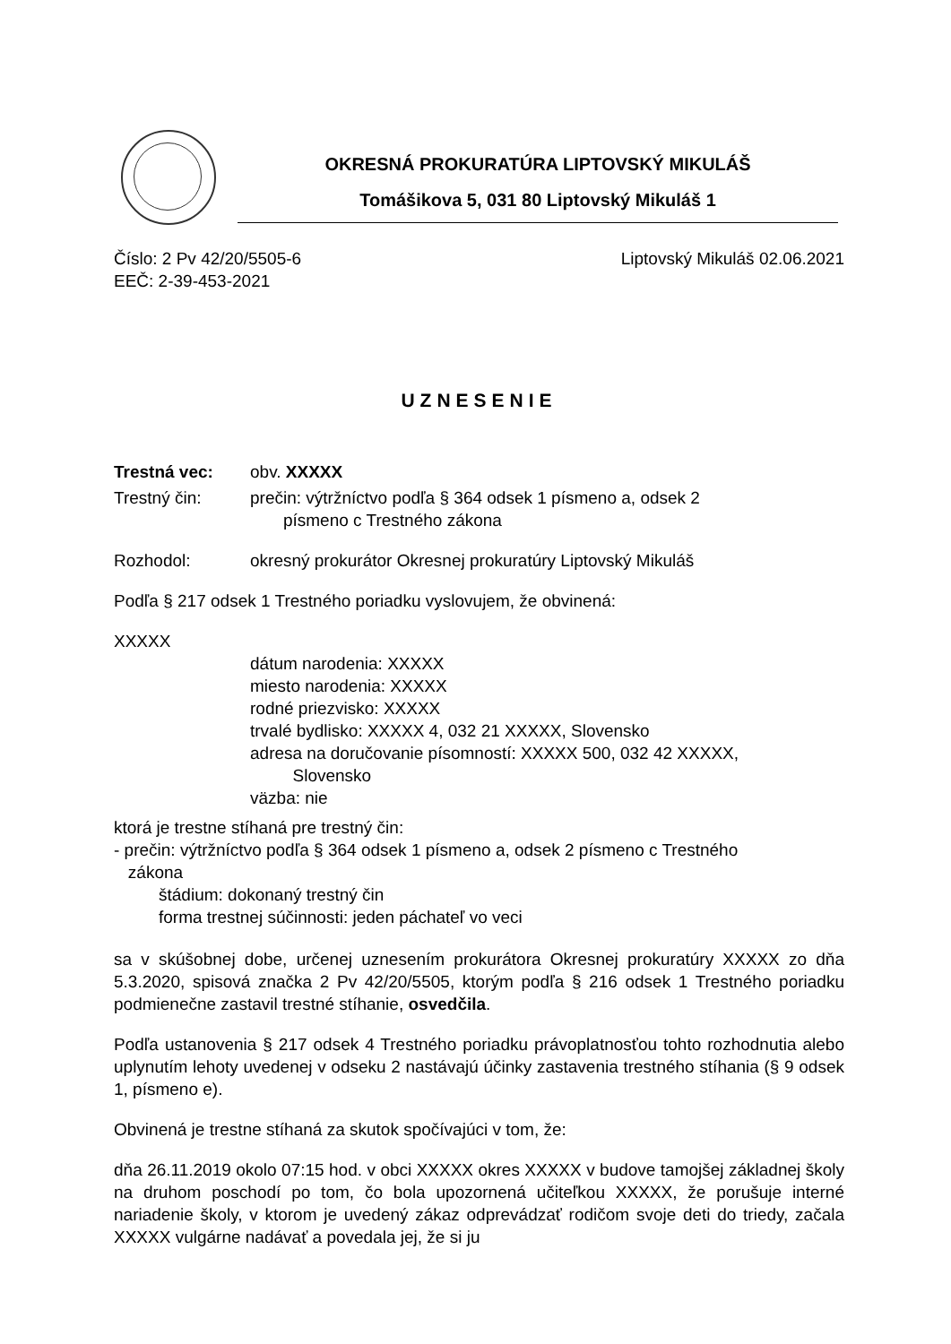OKRESNÁ PROKURATÚRA LIPTOVSKÝ MIKULÁŠ
Tomášikova 5, 031 80 Liptovský Mikuláš 1
Číslo: 2 Pv 42/20/5505-6 Liptovský Mikuláš 02.06.2021
EEČ: 2-39-453-2021
UZNESENIE
Trestná vec: obv. XXXXX
Trestný čin: prečin: výtržníctvo podľa § 364 odsek 1 písmeno a, odsek 2
písmeno c Trestného zákona
Rozhodol: okresný prokurátor Okresnej prokuratúry Liptovský Mikuláš
Podľa § 217 odsek 1 Trestného poriadku vyslovujem, že obvinená:
XXXXX
dátum narodenia: XXXXX
miesto narodenia: XXXXX
rodné priezvisko: XXXXX
trvalé bydlisko: XXXXX 4, 032 21 XXXXX, Slovensko
adresa na doručovanie písomností: XXXXX 500, 032 42 XXXXX,
Slovensko
väzba: nie
ktorá je trestne stíhaná pre trestný čin:
- prečin: výtržníctvo podľa § 364 odsek 1 písmeno a, odsek 2 písmeno c Trestného
zákona
štádium: dokonaný trestný čin
forma trestnej súčinnosti: jeden páchateľ vo veci
sa v skúšobnej dobe, určenej uznesením prokurátora Okresnej prokuratúry XXXXX zo dňa 5.3.2020, spisová značka 2 Pv 42/20/5505, ktorým podľa § 216 odsek 1 Trestného poriadku podmienečne zastavil trestné stíhanie, osvedčila.
Podľa ustanovenia § 217 odsek 4 Trestného poriadku právoplatnosťou tohto rozhodnutia alebo uplynutím lehoty uvedenej v odseku 2 nastávajú účinky zastavenia trestného stíhania (§ 9 odsek 1, písmeno e).
Obvinená je trestne stíhaná za skutok spočívajúci v tom, že:
dňa 26.11.2019 okolo 07:15 hod. v obci XXXXX okres XXXXX v budove tamojšej základnej školy na druhom poschodí po tom, čo bola upozornená učiteľkou XXXXX, že porušuje interné nariadenie školy, v ktorom je uvedený zákaz odprevádzať rodičom svoje deti do triedy, začala XXXXX vulgárne nadávať a povedala jej, že si ju